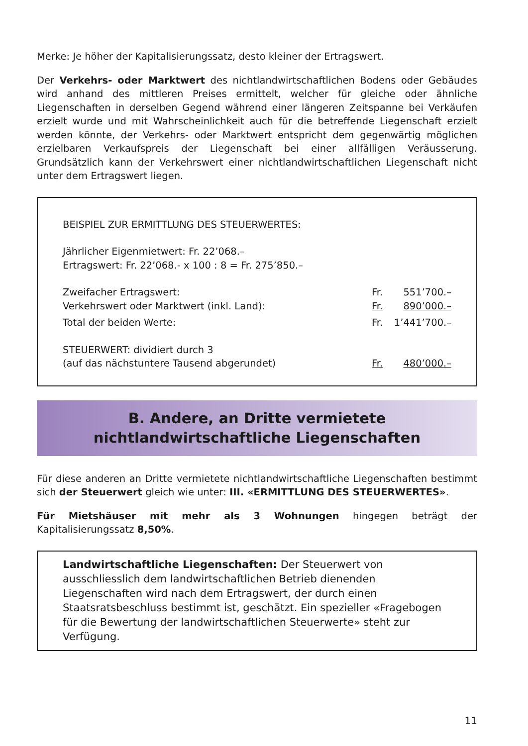Merke: Je höher der Kapitalisierungssatz, desto kleiner der Ertragswert.
Der Verkehrs- oder Marktwert des nichtlandwirtschaftlichen Bodens oder Gebäudes wird anhand des mittleren Preises ermittelt, welcher für gleiche oder ähnliche Liegenschaften in derselben Gegend während einer längeren Zeitspanne bei Verkäufen erzielt wurde und mit Wahrscheinlichkeit auch für die betreffende Liegenschaft erzielt werden könnte, der Verkehrs- oder Marktwert entspricht dem gegenwärtig möglichen erzielbaren Verkaufspreis der Liegenschaft bei einer allfälligen Veräusserung. Grundsätzlich kann der Verkehrswert einer nichtlandwirtschaftlichen Liegenschaft nicht unter dem Ertragswert liegen.
| BEISPIEL ZUR ERMITTLUNG DES STEUERWERTES: | | |
| Jährlicher Eigenmietwert: Fr. 22’068.– | | |
| Ertragswert: Fr. 22’068.- x 100 : 8 = Fr. 275’850.– | | |
| Zweifacher Ertragswert: | Fr. | 551’700.– |
| Verkehrswert oder Marktwert (inkl. Land): | Fr. | 890’000.– |
| Total der beiden Werte: | Fr. | 1’441’700.– |
| STEUERWERT: dividiert durch 3 (auf das nächstuntere Tausend abgerundet) | Fr. | 480’000.– |
B. Andere, an Dritte vermietete
nichtlandwirtschaftliche Liegenschaften
Für diese anderen an Dritte vermietete nichtlandwirtschaftliche Liegenschaften bestimmt sich der Steuerwert gleich wie unter: III. «ERMITTLUNG DES STEUERWERTES».
Für Mietshäuser mit mehr als 3 Wohnungen hingegen beträgt der Kapitalisierungssatz 8,50%.
Landwirtschaftliche Liegenschaften: Der Steuerwert von ausschliesslich dem landwirtschaftlichen Betrieb dienenden Liegenschaften wird nach dem Ertragswert, der durch einen Staatsratsbeschluss bestimmt ist, geschätzt. Ein spezieller «Fragebogen für die Bewertung der landwirtschaftlichen Steuerwerte» steht zur Verfügung.
11